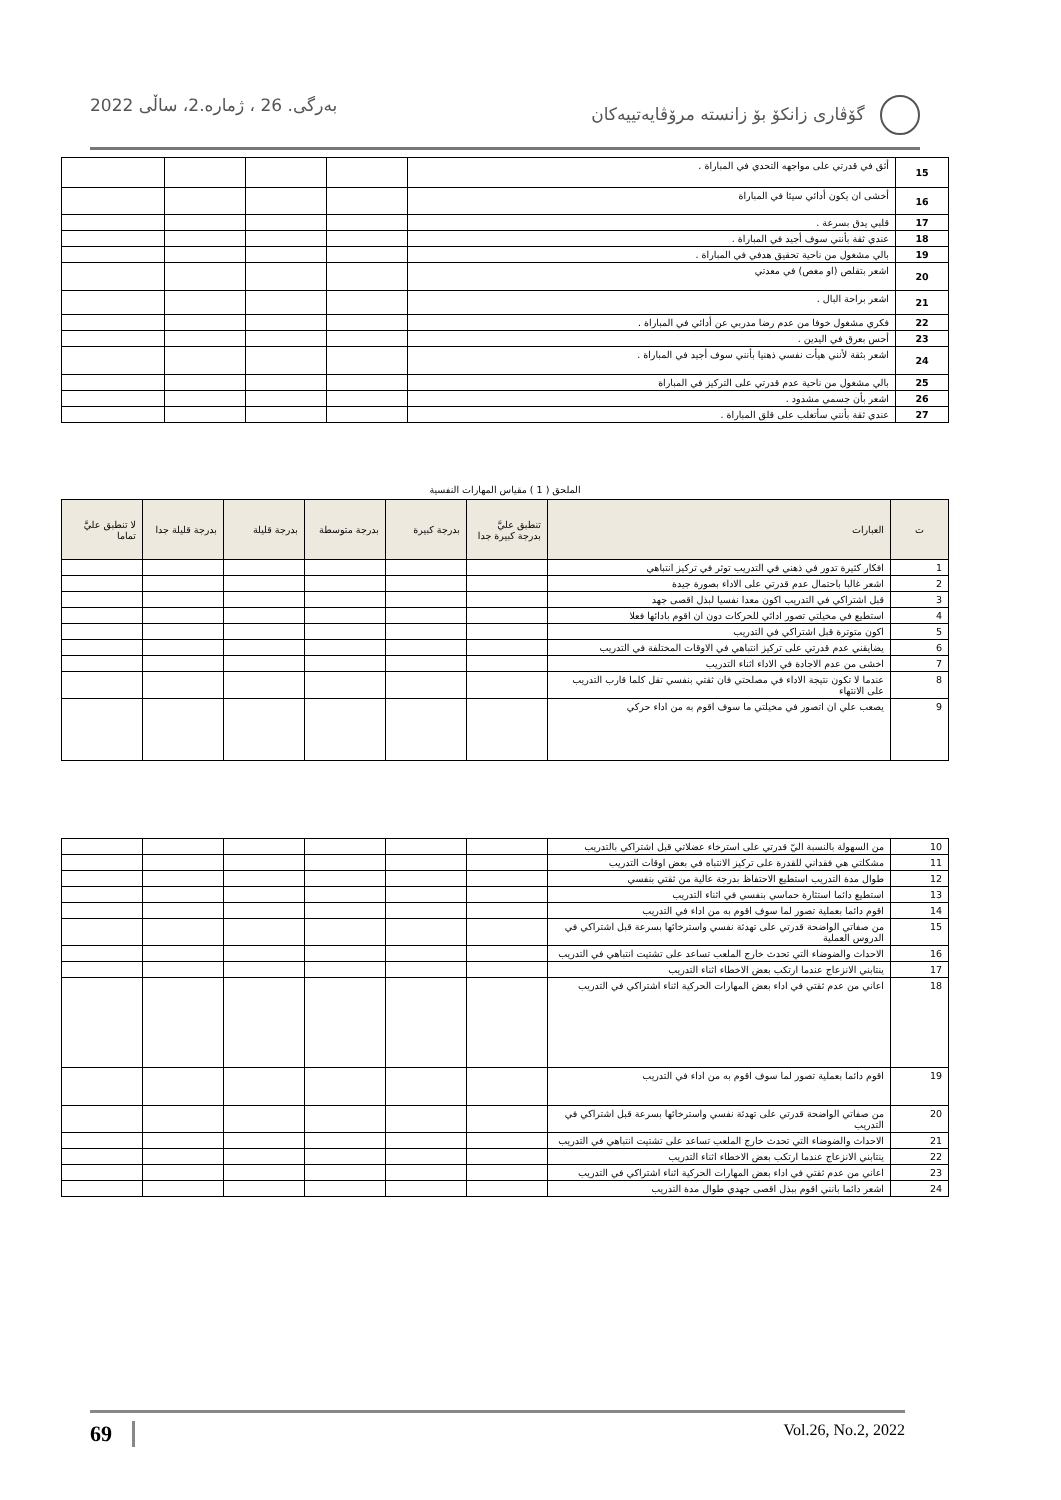بەرگی. 26 ، ژمارە.2، ساڵی 2022 گۆڤاری زانکۆ بۆ زانستە مرۆڤايەتييەکان
| 15 | أثق في قدرتي على مواجهه التحدي في المباراة . | | | | |
| 16 | أخشى ان يكون أدائي سيئا في المباراة | | | | |
| 17 | قلبي يدق بسرعة . | | | | |
| 18 | عندي ثقة بأنني سوف أجيد في المباراة . | | | | |
| 19 | بالي مشغول من ناحية تحقيق هدفي في المباراة . | | | | |
| 20 | اشعر بتقلص (او مغص) في معدتي | | | | |
| 21 | اشعر براحة البال . | | | | |
| 22 | فكري مشغول خوفا من عدم رضا مدربي عن أدائي في المباراة . | | | | |
| 23 | أحس بعرق في اليدين . | | | | |
| 24 | اشعر بثقة لأنني هيأت نفسي ذهنيا بأنني سوف أجيد في المباراة . | | | | |
| 25 | بالي مشغول من ناحية عدم قدرتي على التركيز في المباراة | | | | |
| 26 | اشعر بأن جسمي مشدود . | | | | |
| 27 | عندي ثقة بأنني سأتغلب على قلق المباراة . | | | | |
الملحق ( 1 ) مقياس المهارات النفسية
| ت | العبارات | تنطبق عليَّ بدرجة كبيرة جدا | بدرجة كبيرة | بدرجة متوسطة | بدرجة قليلة | بدرجة قليلة جدا | لا تنطبق عليَّ تماما |
| --- | --- | --- | --- | --- | --- | --- | --- |
| 1 | افكار كثيرة تدور في ذهني في التدريب توثر في تركيز انتباهي | | | | | | |
| 2 | اشعر غالبا باحتمال عدم قدرتي على الاداء بصورة جيدة | | | | | | |
| 3 | قبل اشتراكي في التدريب اكون معدا نفسيا لبذل اقصى جهد | | | | | | |
| 4 | استطيع في مخيلتي تصور ادائي للحركات دون ان اقوم بادائها فعلا | | | | | | |
| 5 | اكون متوترة قبل اشتراكي في التدريب | | | | | | |
| 6 | يضايقني عدم قدرتي على تركيز انتباهي في الاوقات المختلفة في التدريب | | | | | | |
| 7 | اخشى من عدم الاجادة في الاداء اثناء التدريب | | | | | | |
| 8 | عندما لا تكون نتيجة الاداء في مصلحتي فان ثقتي بنفسي تقل كلما قارب التدريب على الانتهاء | | | | | | |
| 9 | يصعب علي ان اتصور في مخيلتي ما سوف اقوم به من اداء حركي | | | | | | |
| 10 | من السهولة بالنسبة اليّ قدرتي على استرخاء عضلاتي قبل اشتراكي بالتدريب | | | | | | |
| 11 | مشكلتي هي فقداني للقدرة على تركيز الانتباه في بعض اوقات التدريب | | | | | | |
| 12 | طوال مدة التدريب استطيع الاحتفاظ بدرجة عالية من ثقتي بنفسي | | | | | | |
| 13 | استطيع دائما استثارة حماسي بنفسي في اثناء التدريب | | | | | | |
| 14 | اقوم دائما بعملية تصور لما سوف اقوم به من اداء في التدريب | | | | | | |
| 15 | من صفاتي الواضحة قدرتي على تهدئة نفسي واسترخائها بسرعة قبل اشتراكي في الدروس العملية | | | | | | |
| 16 | الاحداث والضوضاء التي تحدث خارج الملعب تساعد على تشتيت انتباهي في التدريب | | | | | | |
| 17 | ينتابني الانزعاج عندما ارتكب بعض الاخطاء اثناء التدريب | | | | | | |
| 18 | اعاني من عدم ثقتي في اداء بعض المهارات الحركية اثناء اشتراكي في التدريب | | | | | | |
| 19 | اقوم دائما بعملية تصور لما سوف اقوم به من اداء في التدريب | | | | | | |
| 20 | من صفاتي الواضحة قدرتي على تهدئة نفسي واسترخائها بسرعة قبل اشتراكي في التدريب | | | | | | |
| 21 | الاحداث والضوضاء التي تحدث خارج الملعب تساعد على تشتيت انتباهي في التدريب | | | | | | |
| 22 | ينتابني الانزعاج عندما ارتكب بعض الاخطاء اثناء التدريب | | | | | | |
| 23 | اعاني من عدم ثقتي في اداء بعض المهارات الحركية اثناء اشتراكي في التدريب | | | | | | |
| 24 | اشعر دائما بانني اقوم ببذل اقصى جهدي طوال مدة التدريب | | | | | | |
69 Vol.26, No.2, 2022